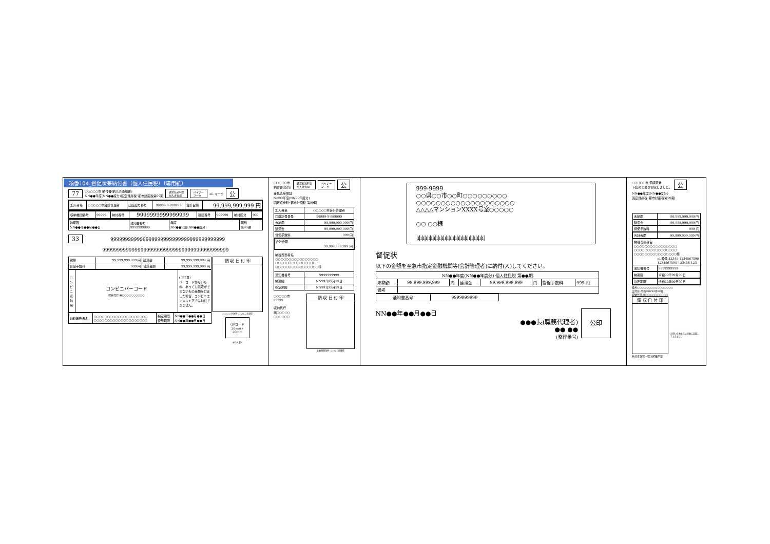項番104_督促状兼納付書（個人住民税）（専用紙）
77 ○○○○○市 納付書(納入済通知書)
NN●●年度(NN●●度分)固定資産税･都市計画税第99期 通常払込料金
加入者負担 ペイジー
マーク eL マーク 公
| 加入者名 | ○○○○○市会計管理者 | 口座記号番号 | 99999-9-999999 | 合計金額 | 99,999,999,999 円 |
| 収納機関番号 | 99999 | 納付番号 | 9999999999999999 | 確認番号 | 999999 | 納付区分 | 999 |
| 納期限 NN●●年●●月●●日 | 通知書番号 9999999999 | 年度 NN●●年度(NN●●度分) | 期別 第99期 |
33 999999999999999999999999999999999999999
9999999999999999999999999999999999999999999
| 税額 | 99,999,999,999 円 | 延滞金 | 99,999,999,999 円 |
| 督促手数料 | 999 円 | 合計金額 | 99,999,999,999 円 |
| コンビニ収納用 | コンビニバーコード 収納代行:㈱○○○○○○○○○○ | (ご注意) バーコードがないもの、あっても読取ができないもの金額を訂正した場合、コンビニエンスストアでは納付できません。 |
| 納税義務者名 | ○○○○○○○○○○○○○○○○○○○○ ○○○○○○○○○○○○○○○○○○○○ | 指定期限 使用期限 | NN●●年●●月●●日 NN●●年●●月●●日 |
| 領 収 日 付 印 |
○○○○○市保管･コンビニ本部控
QRコード
20mm×
20mm
eL-QR
○○○○○市
納付書(原符) 通常払込料金
加入者負担 ペイジー
マーク 公
兼払込受領証
NN99年度(NN99年度分)
固定資産税･都市計画税 第99期
| 加入者名 | ○○○○○市会計管理者 |
| 口座記号番号 | 99999-9-999999 |
| 未納額 | 99,999,999,999 円 |
| 延滞金 | 99,999,999,999 円 |
| 督促手数料 999 円 | |
| 合計金額 99,999,999,999 円 | |
| 納税義務者名 ○○○○○○○○○○○○○○○○ ○○○○○○○○○○○○○○○○ ○○○○○○○○○○○○○○○○様 | |
| 通知書番号 | 9999999999 |
| 納期限 | NN99年99月99日 |
| 指定期限 | NN99年99月99日 |
○○○○○市
99999
収納代行
㈱○○○○○
○○○○○○
| 領 収 日 付 印 |
金融機関保管･コンビニ店舗控
999-9999
○○県○○市○○町○○○○○○○○○
○○○○○○○○○○○○○○○○○○○○
△△△△マンションXXXX号室○○○○○
○○ ○○様
|ı|ı|ı|ı|ı|ı|ı|ı|ı|ı|ı|ı|ı|ı|ı|ı|ı|ı|ı|ı|ı|ı|ı|ı|ı|
督促状
以下の金額を至急市指定金融機関等(会計管理者)に納付(入)してください。
| NN●●年度(NN●●年度分) 個人住民税 第●●期 | | | | | | | |
| 未納額 | 99,999,999,999 | 円 | 延滞金 | 99,999,999,999 | 円 | 督促手数料 | 999 円 |
| 備考 | | | | | | | |
| 通知書番号 | 9999999999 |
NN●●年●●月●●日
●●●長(職務代理者)
●● ●●
(整理番号)
公印
○○○○○市 領収証書
下記のとおり領収しました。 公
NN●●年度(NN●●度分)
固定資産税･都市計画税第99期
| 未納額 | 99,999,999,999 円 |
| 延滞金 | 99,999,999,999 円 |
| 督促手数料 | 999 円 |
| 合計金額 | 99,999,999,999 円 |
| 納税義務者名 ○○○○○○○○○○○○○○○○ ○○○○○○○○○○○○○○○○ ○○○○○○○○○○○○○○○○様 eL番号:12345-1234567890 1234567890-123456-123 | |
| 通知書番号 | 9999999999 |
| 納期限 | 令和99年99月99日 |
| 指定期限 | 令和99年99月99日 |
備考○○○○○○○○○○○○○○○○
交付日:令和99年99月99日
収納代行:㈱○○○○○○○○○○
| 領 収 日 付 印 |
お問い合わせ先は裏面に記載しております。
納付者保管・収入印紙不要